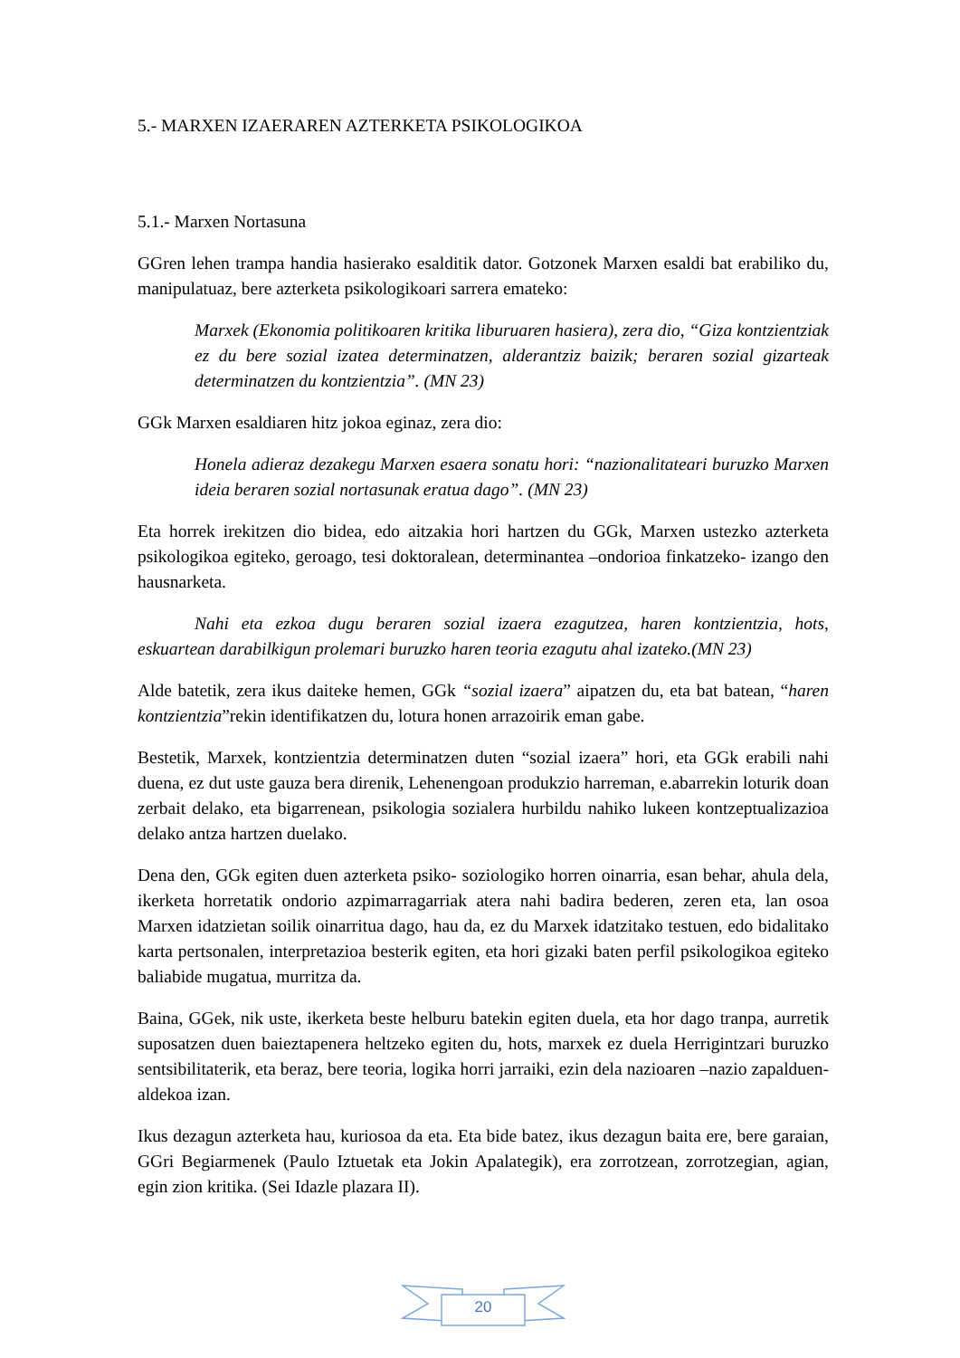5.- MARXEN IZAERAREN AZTERKETA PSIKOLOGIKOA
5.1.- Marxen Nortasuna
GGren lehen trampa handia hasierako esalditik dator. Gotzonek Marxen esaldi bat erabiliko du, manipulatuaz, bere azterketa psikologikoari sarrera emateko:
Marxek (Ekonomia politikoaren kritika liburuaren hasiera), zera dio, “Giza kontzientziak ez du bere sozial izatea determinatzen, alderantziz baizik; beraren sozial gizarteak determinatzen du kontzientzia”. (MN 23)
GGk Marxen esaldiaren hitz jokoa eginaz, zera dio:
Honela adieraz dezakegu Marxen esaera sonatu hori: “nazionalitateari buruzko Marxen ideia beraren sozial nortasunak eratua dago”. (MN 23)
Eta horrek irekitzen dio bidea, edo aitzakia hori hartzen du GGk, Marxen ustezko azterketa psikologikoa egiteko, geroago, tesi doktoralean, determinantea –ondorioa finkatzeko- izango den hausnarketa.
Nahi eta ezkoa dugu beraren sozial izaera ezagutzea, haren kontzientzia, hots, eskuartean darabilkigun prolemari buruzko haren teoria ezagutu ahal izateko.(MN 23)
Alde batetik, zera ikus daiteke hemen, GGk “sozial izaera” aipatzen du, eta bat batean, “haren kontzientzia”rekin identifikatzen du, lotura honen arrazoirik eman gabe.
Bestetik, Marxek, kontzientzia determinatzen duten “sozial izaera” hori, eta GGk erabili nahi duena, ez dut uste gauza bera direnik, Lehenengoan produkzio harreman, e.abarrekin loturik doan zerbait delako, eta bigarrenean, psikologia sozialera hurbildu nahiko lukeen kontzeptualizazioa delako antza hartzen duelako.
Dena den, GGk egiten duen azterketa psiko- soziologiko horren oinarria, esan behar, ahula dela, ikerketa horretatik ondorio azpimarragarriak atera nahi badira bederen, zeren eta, lan osoa Marxen idatzietan soilik oinarritua dago, hau da, ez du Marxek idatzitako testuen, edo bidalitako karta pertsonalen, interpretazioa besterik egiten, eta hori gizaki baten perfil psikologikoa egiteko baliabide mugatua, murritza da.
Baina, GGek, nik uste, ikerketa beste helburu batekin egiten duela, eta hor dago tranpa, aurretik suposatzen duen baieztapenera heltzeko egiten du, hots, marxek ez duela Herrigintzari buruzko sentsibilitaterik, eta beraz, bere teoria, logika horri jarraiki, ezin dela nazioaren –nazio zapalduen- aldekoa izan.
Ikus dezagun azterketa hau, kuriosoa da eta. Eta bide batez, ikus dezagun baita ere, bere garaian, GGri Begiarmenek (Paulo Iztuetak eta Jokin Apalategik), era zorrotzean, zorrotzegian, agian, egin zion kritika. (Sei Idazle plazara II).
20